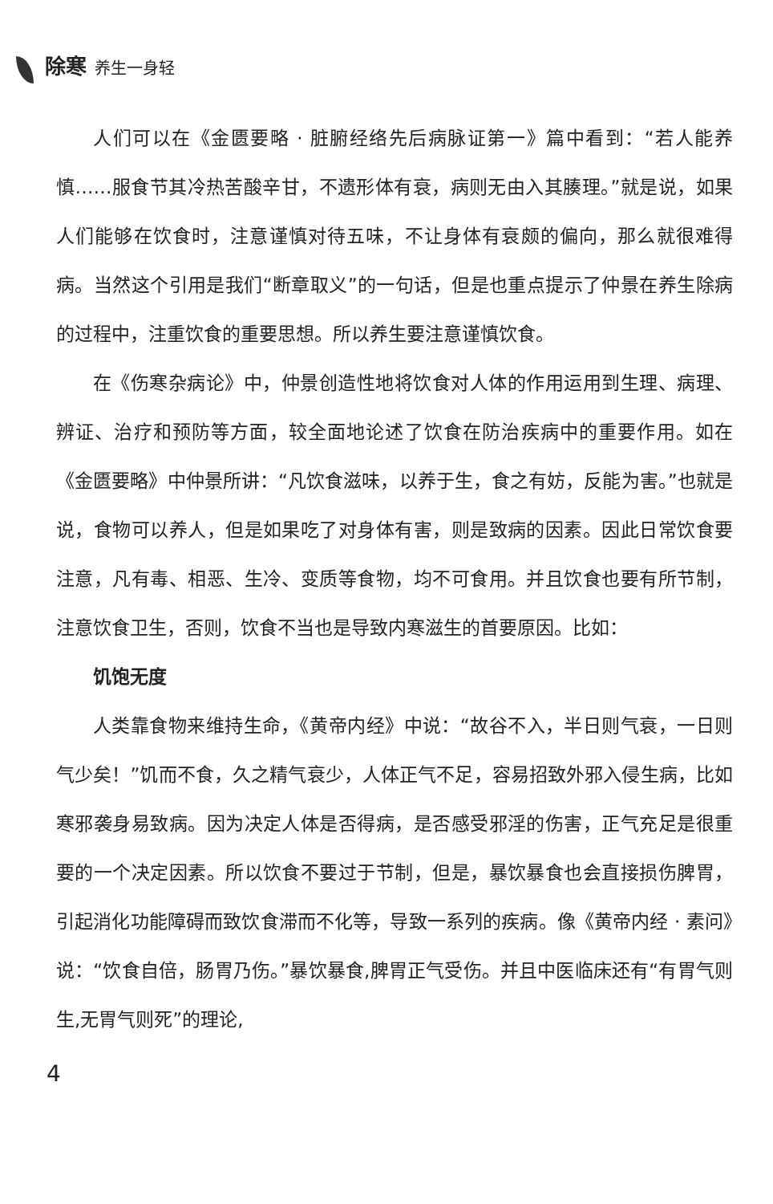除寒 养生一身轻
人们可以在《金匮要略 · 脏腑经络先后病脉证第一》篇中看到：“若人能养慎……服食节其冷热苦酸辛甘，不遗形体有衰，病则无由入其腠理。”就是说，如果人们能够在饮食时，注意谨慎对待五味，不让身体有衰颇的偏向，那么就很难得病。当然这个引用是我们“断章取义”的一句话，但是也重点提示了仲景在养生除病的过程中，注重饮食的重要思想。所以养生要注意谨慎饮食。
在《伤寒杂病论》中，仲景创造性地将饮食对人体的作用运用到生理、病理、辨证、治疗和预防等方面，较全面地论述了饮食在防治疾病中的重要作用。如在《金匮要略》中仲景所讲：“凡饮食滋味，以养于生，食之有妨，反能为害。”也就是说，食物可以养人，但是如果吃了对身体有害，则是致病的因素。因此日常饮食要注意，凡有毒、相恶、生冷、变质等食物，均不可食用。并且饮食也要有所节制，注意饮食卫生，否则，饮食不当也是导致内寒滋生的首要原因。比如：
饥饱无度
人类靠食物来维持生命，《黄帝内经》中说：“故谷不入，半日则气衰，一日则气少矣！”饥而不食，久之精气衰少，人体正气不足，容易招致外邪入侵生病，比如寒邪袭身易致病。因为决定人体是否得病，是否感受邪淫的伤害，正气充足是很重要的一个决定因素。所以饮食不要过于节制，但是，暴饮暴食也会直接损伤脾胃，引起消化功能障碍而致饮食滞而不化等，导致一系列的疾病。像《黄帝内经 · 素问》说：“饮食自倍，肠胃乃伤。”暴饮暴食,脾胃正气受伤。并且中医临床还有“有胃气则生,无胃气则死”的理论,
4